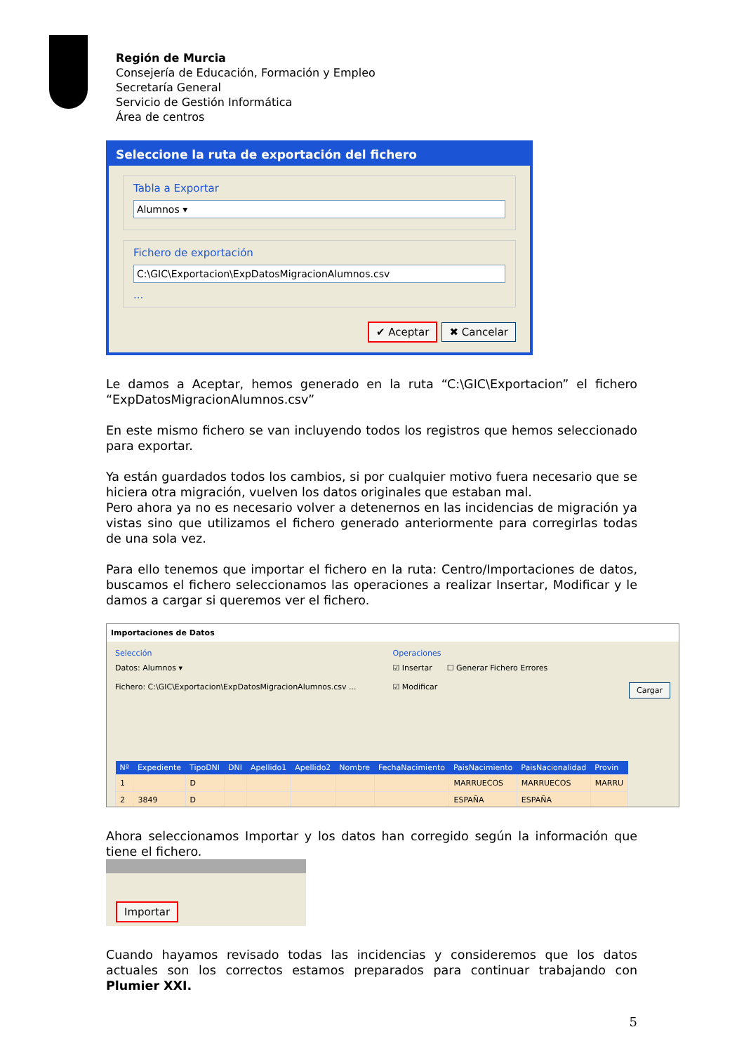Región de Murcia
Consejería de Educación, Formación y Empleo
Secretaría General
Servicio de Gestión Informática
Área de centros
Seleccione la ruta de exportación del fichero
Tabla a Exportar
Alumnos ▾
Fichero de exportación
C:\GIC\Exportacion\ExpDatosMigracionAlumnos.csv
...
✔ Aceptar ✖ Cancelar
Le damos a Aceptar, hemos generado en la ruta “C:\GIC\Exportacion” el fichero “ExpDatosMigracionAlumnos.csv”
En este mismo fichero se van incluyendo todos los registros que hemos seleccionado para exportar.
Ya están guardados todos los cambios, si por cualquier motivo fuera necesario que se hiciera otra migración, vuelven los datos originales que estaban mal.
Pero ahora ya no es necesario volver a detenernos en las incidencias de migración ya vistas sino que utilizamos el fichero generado anteriormente para corregirlas todas de una sola vez.
Para ello tenemos que importar el fichero en la ruta: Centro/Importaciones de datos, buscamos el fichero seleccionamos las operaciones a realizar Insertar, Modificar y le damos a cargar si queremos ver el fichero.
Importaciones de Datos
Selección
Datos: Alumnos ▾
Fichero: C:\GIC\Exportacion\ExpDatosMigracionAlumnos.csv ...
Operaciones
☑ Insertar ☐ Generar Fichero Errores
☑ Modificar Cargar
| Nº | Expediente | TipoDNI | DNI | Apellido1 | Apellido2 | Nombre | FechaNacimiento | PaisNacimiento | PaisNacionalidad | Provin |
| --- | --- | --- | --- | --- | --- | --- | --- | --- | --- | --- |
| 1 | | D | | | | | | MARRUECOS | MARRUECOS | MARRU |
| 2 | 3849 | D | | | | | | ESPAÑA | ESPAÑA | |
Ahora seleccionamos Importar y los datos han corregido según la información que tiene el fichero.
Importar
Cuando hayamos revisado todas las incidencias y consideremos que los datos actuales son los correctos estamos preparados para continuar trabajando con Plumier XXI.
5